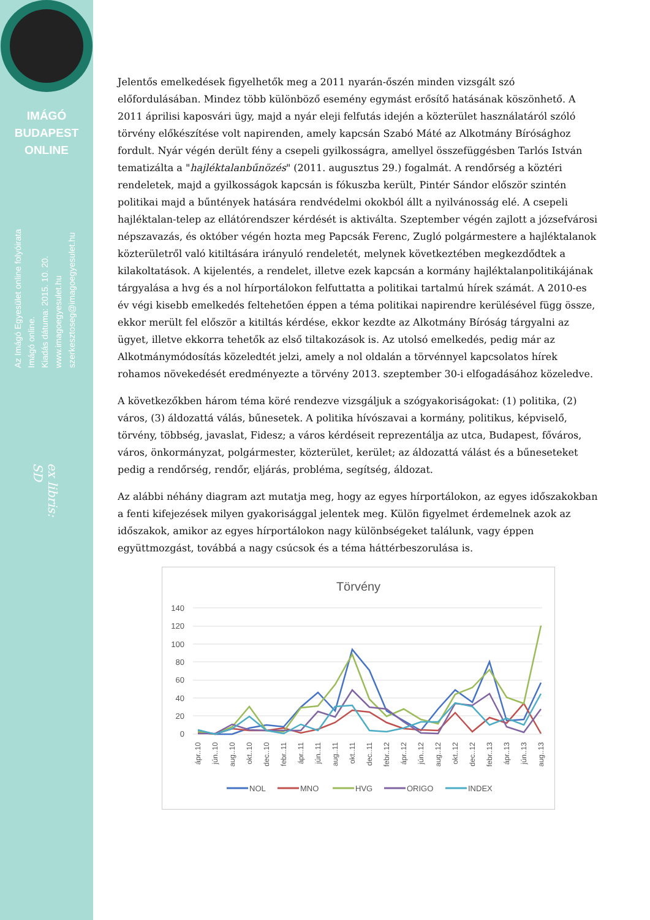IMÁGÓ
BUDAPEST
ONLINE
Az Imágó Egyesület online folyóirata
Imágó online.
Kiadás dátuma: 2015. 10. 20.
www.imagoegyesulet.hu
szerkesztoseg@imagoegyesulet.hu
ex libris:
SD
Jelentős emelkedések figyelhetők meg a 2011 nyarán-őszén minden vizsgált szó előfordulásában. Mindez több különböző esemény egymást erősítő hatásának köszönhető. A 2011 áprilisi kaposvári ügy, majd a nyár eleji felfutás idején a közterület használatáról szóló törvény előkészítése volt napirenden, amely kapcsán Szabó Máté az Alkotmány Bírósághoz fordult. Nyár végén derült fény a csepeli gyilkosságra, amellyel összefüggésben Tarlós István tematizálta a "hajléktalanbűnözés" (2011. augusztus 29.) fogalmát. A rendőrség a köztéri rendeletek, majd a gyilkosságok kapcsán is fókuszba került, Pintér Sándor először szintén politikai majd a bűntények hatására rendvédelmi okokból állt a nyilvánosság elé. A csepeli hajléktalan-telep az ellátórendszer kérdését is aktiválta. Szeptember végén zajlott a józsefvárosi népszavazás, és október végén hozta meg Papcsák Ferenc, Zugló polgármestere a hajléktalanok közterületről való kitiltására irányuló rendeletét, melynek következtében megkezdődtek a kilakoltatások. A kijelentés, a rendelet, illetve ezek kapcsán a kormány hajléktalanpolitikájának tárgyalása a hvg és a nol hírportálokon felfuttatta a politikai tartalmú hírek számát. A 2010-es év végi kisebb emelkedés feltehetően éppen a téma politikai napirendre kerülésével függ össze, ekkor merült fel először a kitiltás kérdése, ekkor kezdte az Alkotmány Bíróság tárgyalni az ügyet, illetve ekkorra tehetők az első tiltakozások is. Az utolsó emelkedés, pedig már az Alkotmánymódosítás közeledtét jelzi, amely a nol oldalán a törvénnyel kapcsolatos hírek rohamos növekedését eredményezte a törvény 2013. szeptember 30-i elfogadásához közeledve.
A következőkben három téma köré rendezve vizsgáljuk a szógyakoriságokat: (1) politika, (2) város, (3) áldozattá válás, bűnesetek. A politika hívószavai a kormány, politikus, képviselő, törvény, többség, javaslat, Fidesz; a város kérdéseit reprezentálja az utca, Budapest, főváros, város, önkormányzat, polgármester, közterület, kerület; az áldozattá válást és a bűneseteket pedig a rendőrség, rendőr, eljárás, probléma, segítség, áldozat.
Az alábbi néhány diagram azt mutatja meg, hogy az egyes hírportálokon, az egyes időszakokban a fenti kifejezések milyen gyakorisággal jelentek meg. Külön figyelmet érdemelnek azok az időszakok, amikor az egyes hírportálokon nagy különbségeket találunk, vagy éppen együttmozgást, továbbá a nagy csúcsok és a téma háttérbeszorulása is.
Törvény
140
120
100
80
60
40
20
0
ápr..10
jún..10
aug..10
okt..10
dec..10
febr..11
ápr..11
jún..11
aug..11
okt..11
dec..11
febr..12
ápr..12
jún..12
aug..12
okt..12
dec..12
febr..13
ápr..13
jún..13
aug..13
NOL
MNO
HVG
ORIGO
INDEX